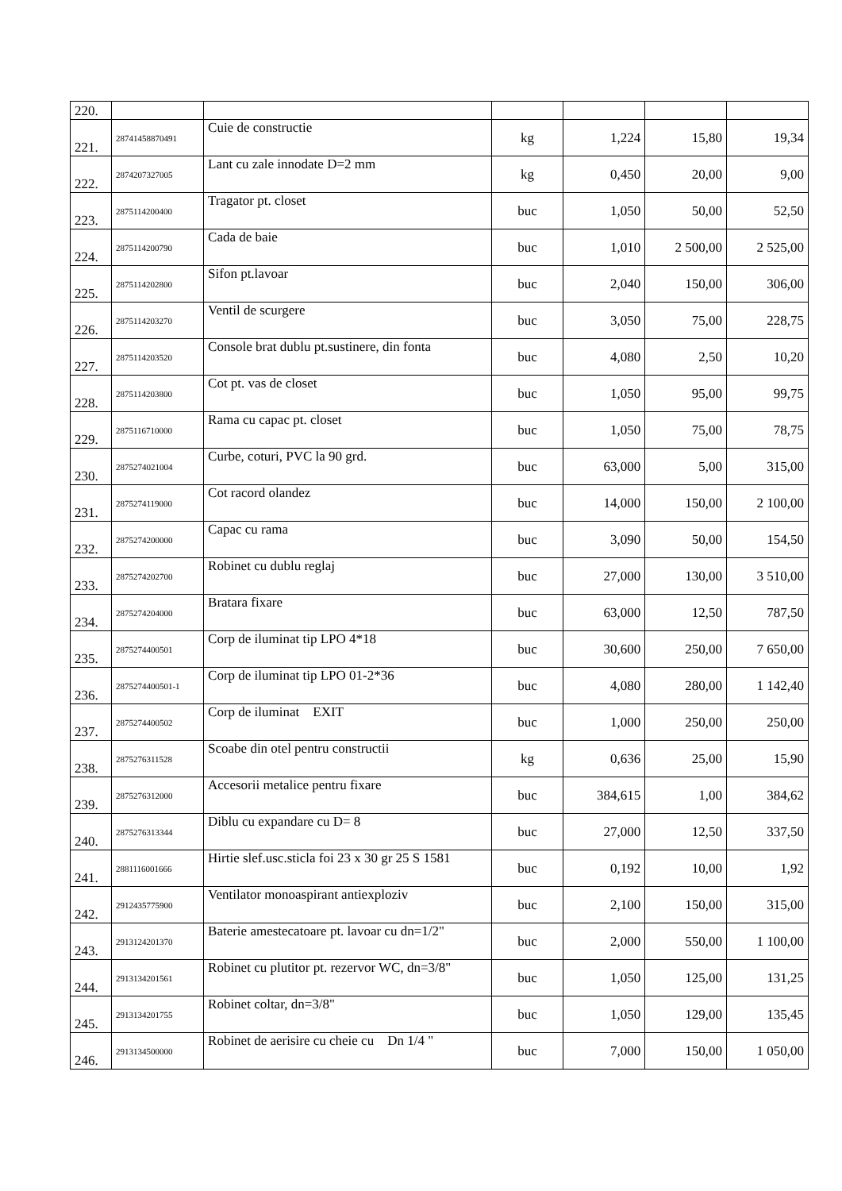| 220. | | | | | | |
| 221. | 28741458870491 | Cuie de constructie | kg | 1,224 | 15,80 | 19,34 |
| 222. | 2874207327005 | Lant cu zale innodate D=2 mm | kg | 0,450 | 20,00 | 9,00 |
| 223. | 2875114200400 | Tragator pt. closet | buc | 1,050 | 50,00 | 52,50 |
| 224. | 2875114200790 | Cada de baie | buc | 1,010 | 2 500,00 | 2 525,00 |
| 225. | 2875114202800 | Sifon pt.lavoar | buc | 2,040 | 150,00 | 306,00 |
| 226. | 2875114203270 | Ventil de scurgere | buc | 3,050 | 75,00 | 228,75 |
| 227. | 2875114203520 | Console brat dublu pt.sustinere, din fonta | buc | 4,080 | 2,50 | 10,20 |
| 228. | 2875114203800 | Cot pt. vas de closet | buc | 1,050 | 95,00 | 99,75 |
| 229. | 2875116710000 | Rama cu capac pt. closet | buc | 1,050 | 75,00 | 78,75 |
| 230. | 2875274021004 | Curbe, coturi, PVC la 90 grd. | buc | 63,000 | 5,00 | 315,00 |
| 231. | 2875274119000 | Cot racord olandez | buc | 14,000 | 150,00 | 2 100,00 |
| 232. | 2875274200000 | Capac cu rama | buc | 3,090 | 50,00 | 154,50 |
| 233. | 2875274202700 | Robinet cu dublu reglaj | buc | 27,000 | 130,00 | 3 510,00 |
| 234. | 2875274204000 | Bratara fixare | buc | 63,000 | 12,50 | 787,50 |
| 235. | 2875274400501 | Corp de iluminat tip LPO 4*18 | buc | 30,600 | 250,00 | 7 650,00 |
| 236. | 2875274400501-1 | Corp de iluminat tip LPO 01-2*36 | buc | 4,080 | 280,00 | 1 142,40 |
| 237. | 2875274400502 | Corp de iluminat EXIT | buc | 1,000 | 250,00 | 250,00 |
| 238. | 2875276311528 | Scoabe din otel pentru constructii | kg | 0,636 | 25,00 | 15,90 |
| 239. | 2875276312000 | Accesorii metalice pentru fixare | buc | 384,615 | 1,00 | 384,62 |
| 240. | 2875276313344 | Diblu cu expandare cu D= 8 | buc | 27,000 | 12,50 | 337,50 |
| 241. | 2881116001666 | Hirtie slef.usc.sticla foi 23 x 30 gr 25 S 1581 | buc | 0,192 | 10,00 | 1,92 |
| 242. | 2912435775900 | Ventilator monoaspirant antiexploziv | buc | 2,100 | 150,00 | 315,00 |
| 243. | 2913124201370 | Baterie amestecatoare pt. lavoar cu dn=1/2" | buc | 2,000 | 550,00 | 1 100,00 |
| 244. | 2913134201561 | Robinet cu plutitor pt. rezervor WC, dn=3/8" | buc | 1,050 | 125,00 | 131,25 |
| 245. | 2913134201755 | Robinet coltar, dn=3/8" | buc | 1,050 | 129,00 | 135,45 |
| 246. | 2913134500000 | Robinet de aerisire cu cheie cu Dn 1/4 " | buc | 7,000 | 150,00 | 1 050,00 |